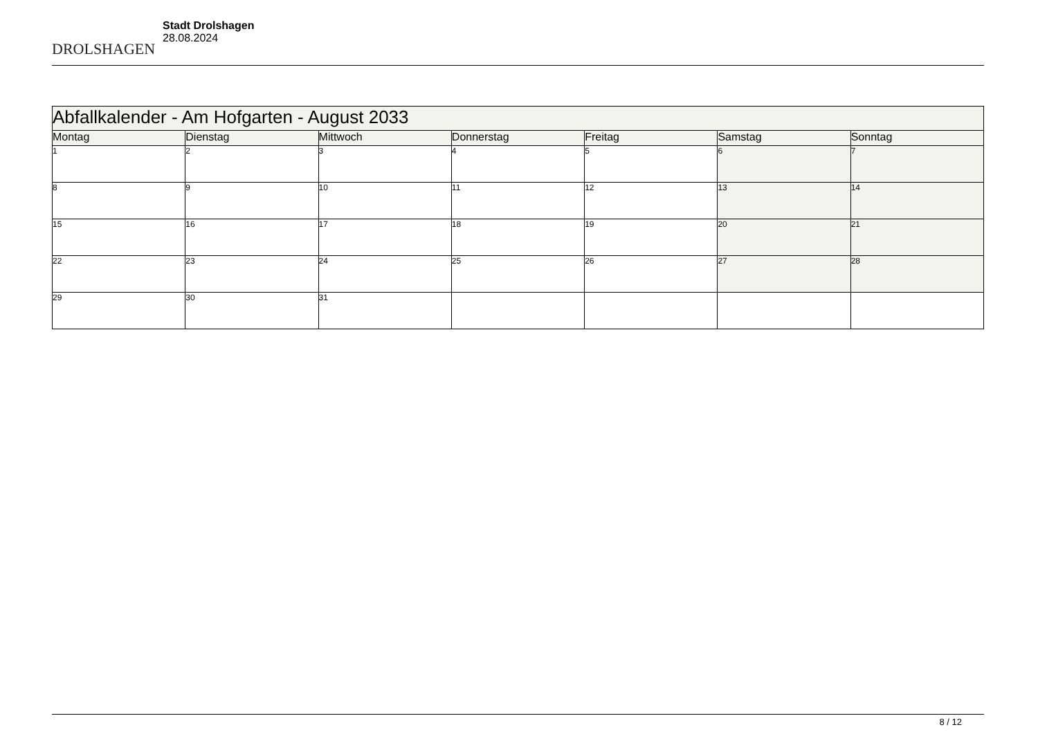DROLSHAGEN
Stadt Drolshagen
28.08.2024
| Abfallkalender - Am Hofgarten - August 2033 | | | | | | |
| Montag | Dienstag | Mittwoch | Donnerstag | Freitag | Samstag | Sonntag |
| 1 | 2 | 3 | 4 | 5 | 6 | 7 |
| 8 | 9 | 10 | 11 | 12 | 13 | 14 |
| 15 | 16 | 17 | 18 | 19 | 20 | 21 |
| 22 | 23 | 24 | 25 | 26 | 27 | 28 |
| 29 | 30 | 31 | | | | |
8 / 12